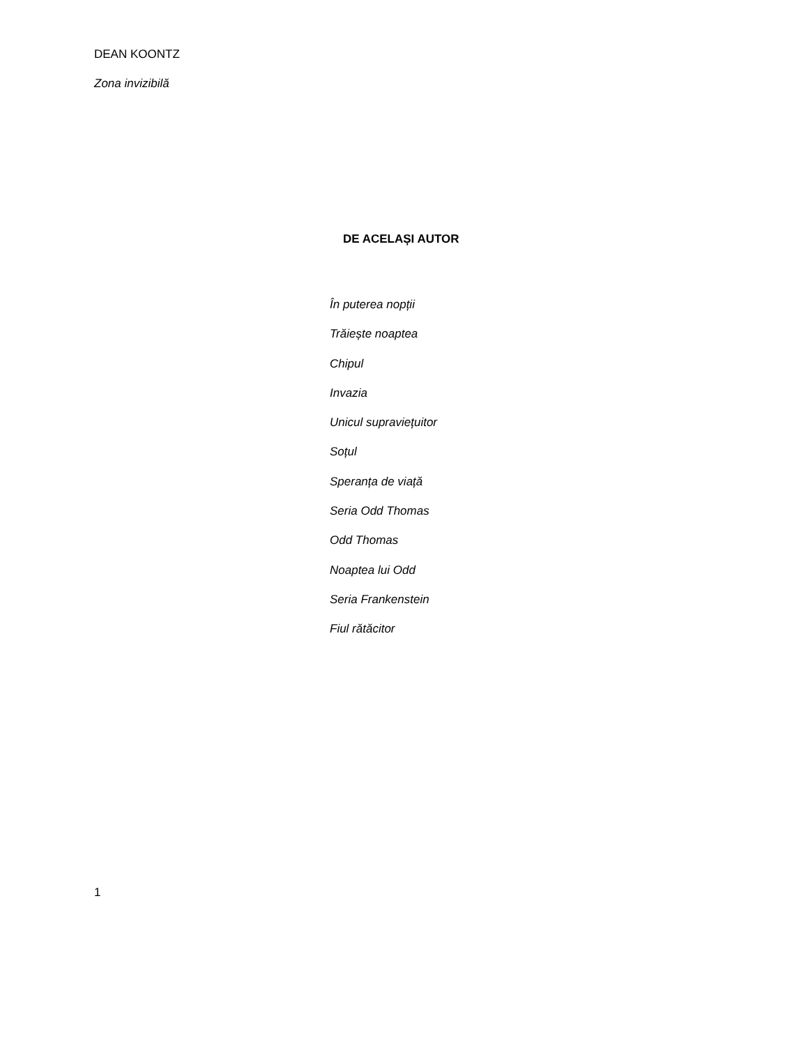DEAN KOONTZ
Zona invizibilă
DE ACELAȘI AUTOR
În puterea nopții
Trăiește noaptea
Chipul
Invazia
Unicul supraviețuitor
Soțul
Speranța de viață
Seria Odd Thomas
Odd Thomas
Noaptea lui Odd
Seria Frankenstein
Fiul rătăcitor
1